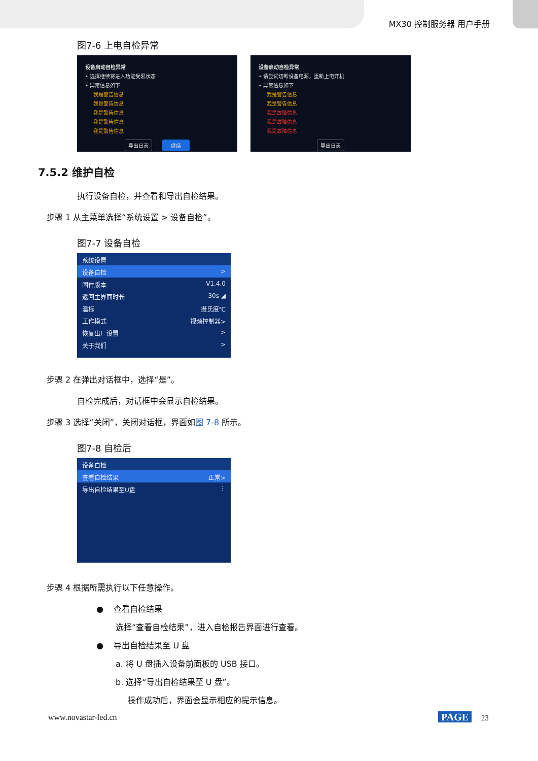MX30 控制服务器 用户手册
图7-6 上电自检异常
设备启动自检异常
• 选择继续将进入功能受限状态
• 异常信息如下
我是警告信息
我是警告信息
我是警告信息
我是警告信息
我是警告信息
导出日志 继续
设备启动自检异常
• 请尝试切断设备电源，重新上电开机
• 异常信息如下
我是警告信息
我是警告信息
我是故障信息
我是故障信息
我是故障信息
导出日志
7.5.2 维护自检
执行设备自检，并查看和导出自检结果。
步骤 1 从主菜单选择“系统设置 > 设备自检”。
图7-7 设备自检
系统设置
设备自检 >
固件版本 V1.4.0
返回主界面时长 30s ◢
温标 摄氏度℃
工作模式 视频控制器>
恢复出厂设置 >
关于我们 >
步骤 2 在弹出对话框中，选择“是”。
自检完成后，对话框中会显示自检结果。
步骤 3 选择“关闭”，关闭对话框，界面如图 7-8 所示。
图7-8 自检后
设备自检
查看自检结果 正常>
导出自检结果至U盘 ⋮
步骤 4 根据所需执行以下任意操作。
● 查看自检结果
选择“查看自检结果”，进入自检报告界面进行查看。
● 导出自检结果至 U 盘
a. 将 U 盘插入设备前面板的 USB 接口。
b. 选择“导出自检结果至 U 盘”。
操作成功后，界面会显示相应的提示信息。
www.novastar-led.cn PAGE 23